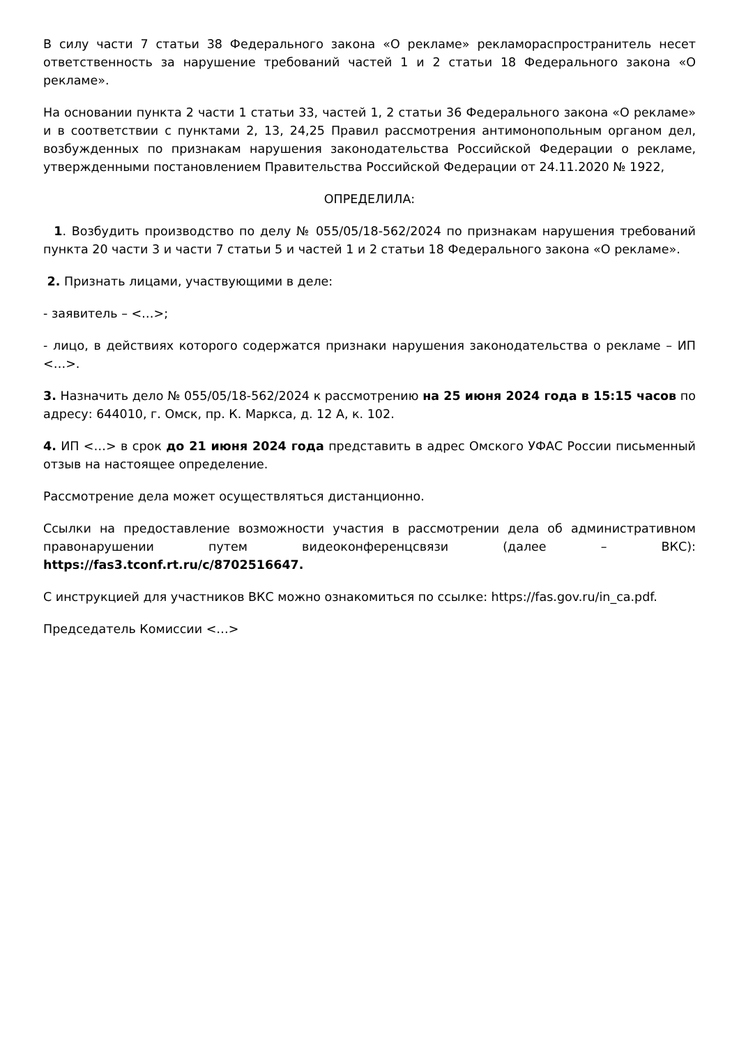В силу части 7 статьи 38 Федерального закона «О рекламе» рекламораспространитель несет ответственность за нарушение требований частей 1 и 2 статьи 18 Федерального закона «О рекламе».
На основании пункта 2 части 1 статьи 33, частей 1, 2 статьи 36 Федерального закона «О рекламе» и в соответствии с пунктами 2, 13, 24,25 Правил рассмотрения антимонопольным органом дел, возбужденных по признакам нарушения законодательства Российской Федерации о рекламе, утвержденными постановлением Правительства Российской Федерации от 24.11.2020 № 1922,
ОПРЕДЕЛИЛА:
1. Возбудить производство по делу № 055/05/18-562/2024 по признакам нарушения требований пункта 20 части 3 и части 7 статьи 5 и частей 1 и 2 статьи 18 Федерального закона «О рекламе».
2. Признать лицами, участвующими в деле:
- заявитель – <…>;
- лицо, в действиях которого содержатся признаки нарушения законодательства о рекламе – ИП <…>.
3. Назначить дело № 055/05/18-562/2024 к рассмотрению на 25 июня 2024 года в 15:15 часов по адресу: 644010, г. Омск, пр. К. Маркса, д. 12 А, к. 102.
4. ИП <…> в срок до 21 июня 2024 года представить в адрес Омского УФАС России письменный отзыв на настоящее определение.
Рассмотрение дела может осуществляться дистанционно.
Ссылки на предоставление возможности участия в рассмотрении дела об административном правонарушении путем видеоконференцсвязи (далее – ВКС): https://fas3.tconf.rt.ru/c/8702516647.
С инструкцией для участников ВКС можно ознакомиться по ссылке: https://fas.gov.ru/in_ca.pdf.
Председатель Комиссии <…>